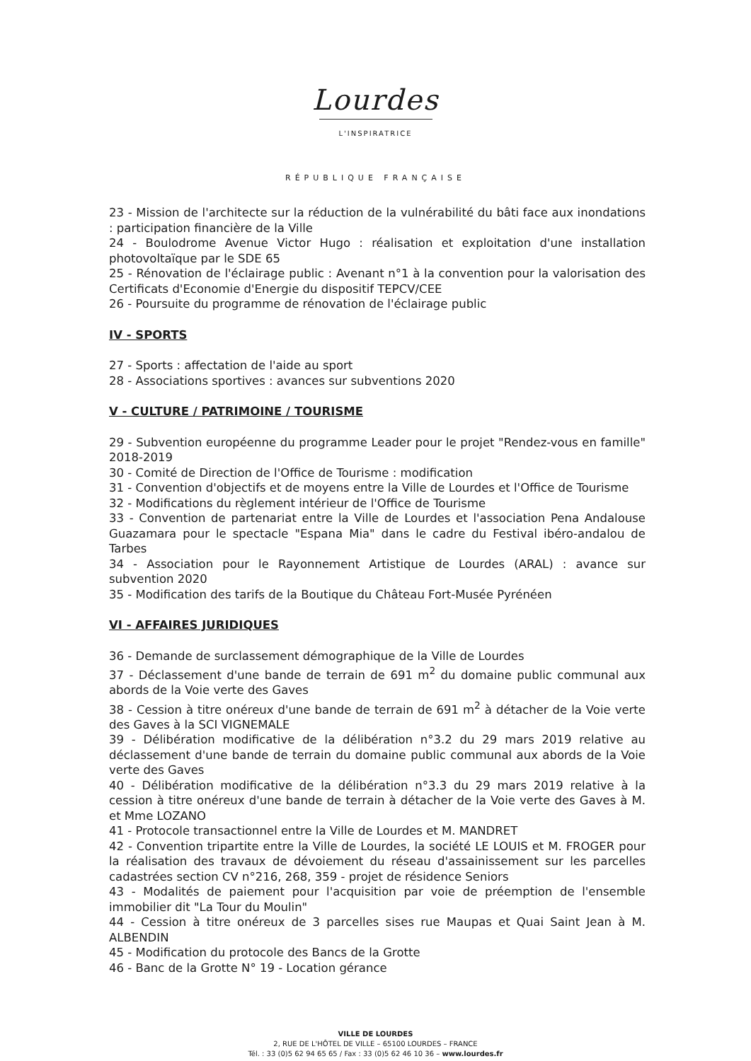Lourdes
L'INSPIRATRICE
RÉPUBLIQUE FRANÇAISE
23 - Mission de l'architecte sur la réduction de la vulnérabilité du bâti face aux inondations : participation financière de la Ville
24 - Boulodrome Avenue Victor Hugo : réalisation et exploitation d'une installation photovoltaïque par le SDE 65
25 - Rénovation de l'éclairage public : Avenant n°1 à la convention pour la valorisation des Certificats d'Economie d'Energie du dispositif TEPCV/CEE
26 - Poursuite du programme de rénovation de l'éclairage public
IV - SPORTS
27 - Sports : affectation de l'aide au sport
28 - Associations sportives : avances sur subventions 2020
V - CULTURE / PATRIMOINE / TOURISME
29 - Subvention européenne du programme Leader pour le projet "Rendez-vous en famille" 2018-2019
30 - Comité de Direction de l'Office de Tourisme : modification
31 - Convention d'objectifs et de moyens entre la Ville de Lourdes et l'Office de Tourisme
32 - Modifications du règlement intérieur de l'Office de Tourisme
33 - Convention de partenariat entre la Ville de Lourdes et l'association Pena Andalouse Guazamara pour le spectacle "Espana Mia" dans le cadre du Festival ibéro-andalou de Tarbes
34 - Association pour le Rayonnement Artistique de Lourdes (ARAL) : avance sur subvention 2020
35 - Modification des tarifs de la Boutique du Château Fort-Musée Pyrénéen
VI - AFFAIRES JURIDIQUES
36 - Demande de surclassement démographique de la Ville de Lourdes
37 - Déclassement d'une bande de terrain de 691 m<sup>2</sup> du domaine public communal aux abords de la Voie verte des Gaves
38 - Cession à titre onéreux d'une bande de terrain de 691 m<sup>2</sup> à détacher de la Voie verte des Gaves à la SCI VIGNEMALE
39 - Délibération modificative de la délibération n°3.2 du 29 mars 2019 relative au déclassement d'une bande de terrain du domaine public communal aux abords de la Voie verte des Gaves
40 - Délibération modificative de la délibération n°3.3 du 29 mars 2019 relative à la cession à titre onéreux d'une bande de terrain à détacher de la Voie verte des Gaves à M. et Mme LOZANO
41 - Protocole transactionnel entre la Ville de Lourdes et M. MANDRET
42 - Convention tripartite entre la Ville de Lourdes, la société LE LOUIS et M. FROGER pour la réalisation des travaux de dévoiement du réseau d'assainissement sur les parcelles cadastrées section CV n°216, 268, 359 - projet de résidence Seniors
43 - Modalités de paiement pour l'acquisition par voie de préemption de l'ensemble immobilier dit "La Tour du Moulin"
44 - Cession à titre onéreux de 3 parcelles sises rue Maupas et Quai Saint Jean à M. ALBENDIN
45 - Modification du protocole des Bancs de la Grotte
46 - Banc de la Grotte N° 19 - Location gérance
VILLE DE LOURDES
2, RUE DE L'HÔTEL DE VILLE – 65100 LOURDES – FRANCE
Tél. : 33 (0)5 62 94 65 65 / Fax : 33 (0)5 62 46 10 36 – www.lourdes.fr